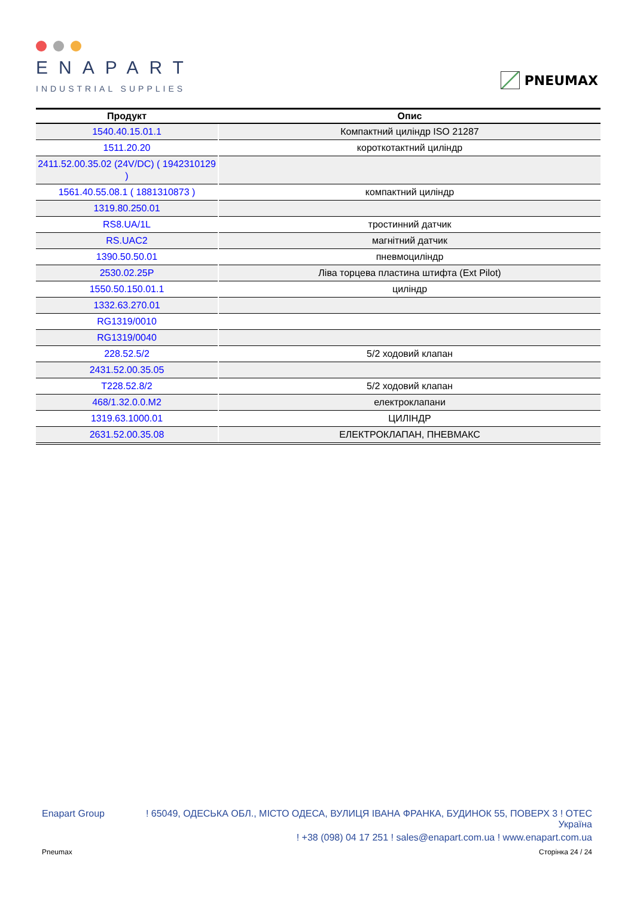ENAPART
INDUSTRIAL SUPPLIES
PNEUMAX
| Продукт | Опис |
| --- | --- |
| 1540.40.15.01.1 | Компактний циліндр ISO 21287 |
| 1511.20.20 | короткотактний циліндр |
| 2411.52.00.35.02 (24V/DC) ( 1942310129 ) | |
| 1561.40.55.08.1 ( 1881310873 ) | компактний циліндр |
| 1319.80.250.01 | |
| RS8.UA/1L | тростинний датчик |
| RS.UAC2 | магнітний датчик |
| 1390.50.50.01 | пневмоциліндр |
| 2530.02.25P | Ліва торцева пластина штифта (Ext Pilot) |
| 1550.50.150.01.1 | циліндр |
| 1332.63.270.01 | |
| RG1319/0010 | |
| RG1319/0040 | |
| 228.52.5/2 | 5/2 ходовий клапан |
| 2431.52.00.35.05 | |
| T228.52.8/2 | 5/2 ходовий клапан |
| 468/1.32.0.0.M2 | електроклапани |
| 1319.63.1000.01 | ЦИЛІНДР |
| 2631.52.00.35.08 | ЕЛЕКТРОКЛАПАН, ПНЕВМАКС |
Enapart Group
! 65049, ОДЕСЬКА ОБЛ., МІСТО ОДЕСА, ВУЛИЦЯ ІВАНА ФРАНКА, БУДИНОК 55, ПОВЕРХ 3 ! OTEC
Україна
! +38 (098) 04 17 251 ! sales@enapart.com.ua ! www.enapart.com.ua
Pneumax Сторінка 24 / 24